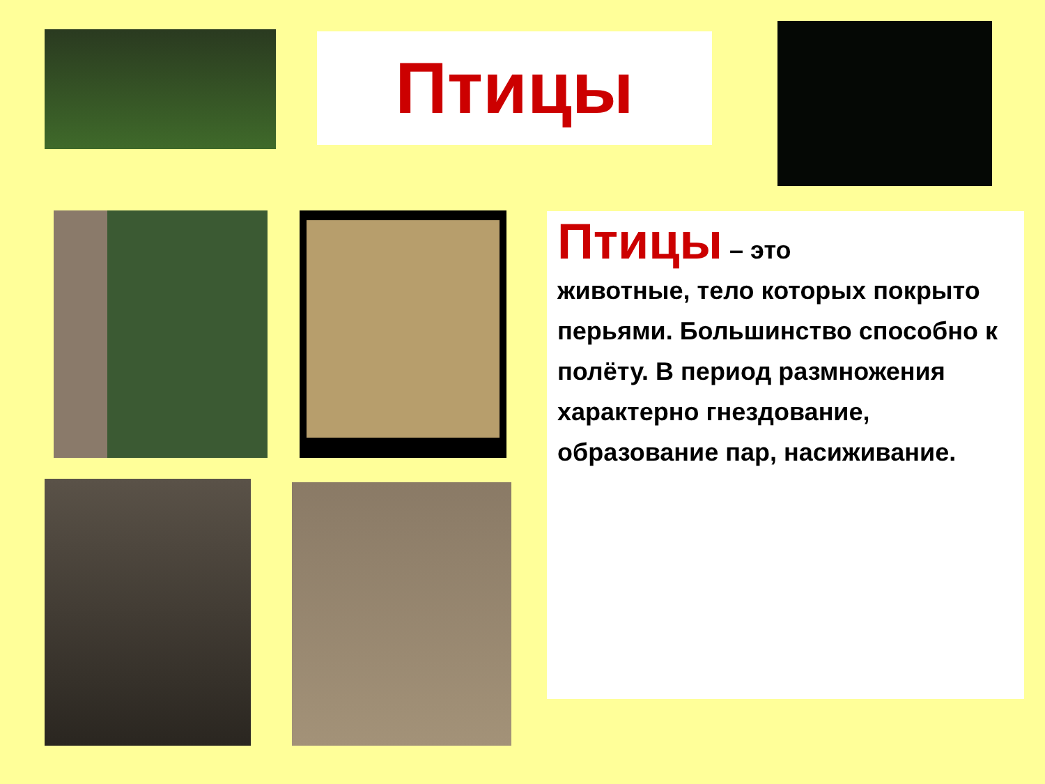Птицы
Птицы – это
животные, тело которых покрыто перьями. Большинство способно к полёту. В период размножения характерно гнездование, образование пар, насиживание.